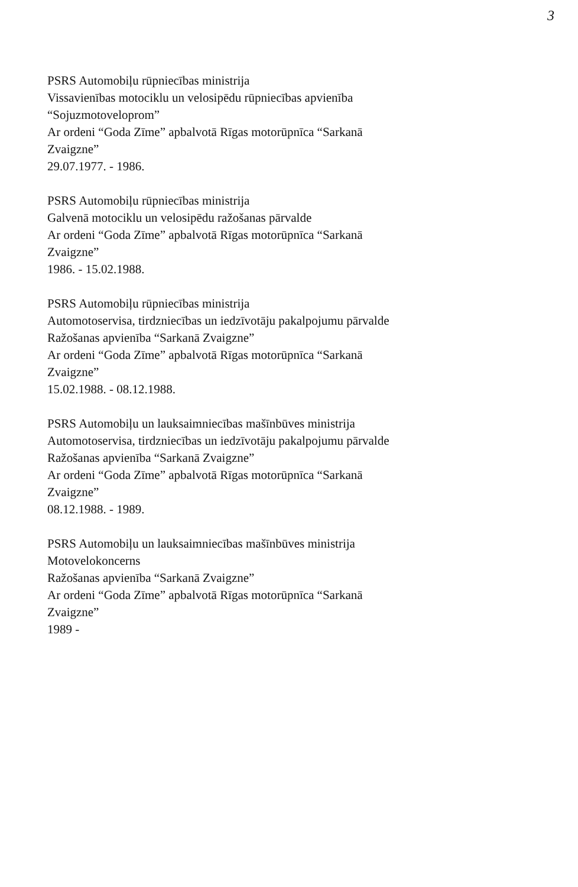3
PSRS Automobiļu rūpniecības ministrija
Vissavienības motociklu un velosipēdu rūpniecības apvienība
“Sojuzmotoveloprom”
Ar ordeni “Goda Zīme” apbalvotā Rīgas motorūpnīca “Sarkanā
Zvaigzne”
29.07.1977. - 1986.
PSRS Automobiļu rūpniecības ministrija
Galvenā motociklu un velosipēdu ražošanas pārvalde
Ar ordeni “Goda Zīme” apbalvotā Rīgas motorūpnīca “Sarkanā
Zvaigzne”
1986. - 15.02.1988.
PSRS Automobiļu rūpniecības ministrija
Automotoservisa, tirdzniecības un iedzīvotāju pakalpojumu pārvalde
Ražošanas apvienība “Sarkanā Zvaigzne”
Ar ordeni “Goda Zīme” apbalvotā Rīgas motorūpnīca “Sarkanā
Zvaigzne”
15.02.1988. - 08.12.1988.
PSRS Automobiļu un lauksaimniecības mašīnbūves ministrija
Automotoservisa, tirdzniecības un iedzīvotāju pakalpojumu pārvalde
Ražošanas apvienība “Sarkanā Zvaigzne”
Ar ordeni “Goda Zīme” apbalvotā Rīgas motorūpnīca “Sarkanā
Zvaigzne”
08.12.1988. - 1989.
PSRS Automobiļu un lauksaimniecības mašīnbūves ministrija
Motovelokoncerns
Ražošanas apvienība “Sarkanā Zvaigzne”
Ar ordeni “Goda Zīme” apbalvotā Rīgas motorūpnīca “Sarkanā
Zvaigzne”
1989 -